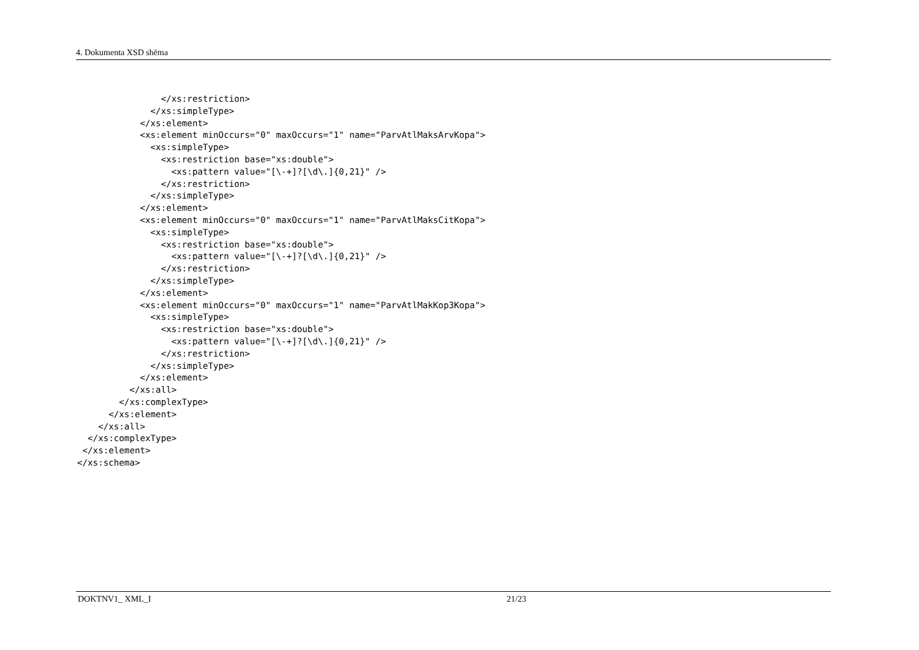4. Dokumenta XSD shēma
                </xs:restriction>
              </xs:simpleType>
            </xs:element>
            <xs:element minOccurs="0" maxOccurs="1" name="ParvAtlMaksArvKopa">
              <xs:simpleType>
                <xs:restriction base="xs:double">
                  <xs:pattern value="[\-+]?[\d\.]{0,21}" />
                </xs:restriction>
              </xs:simpleType>
            </xs:element>
            <xs:element minOccurs="0" maxOccurs="1" name="ParvAtlMaksCitKopa">
              <xs:simpleType>
                <xs:restriction base="xs:double">
                  <xs:pattern value="[\-+]?[\d\.]{0,21}" />
                </xs:restriction>
              </xs:simpleType>
            </xs:element>
            <xs:element minOccurs="0" maxOccurs="1" name="ParvAtlMakKop3Kopa">
              <xs:simpleType>
                <xs:restriction base="xs:double">
                  <xs:pattern value="[\-+]?[\d\.]{0,21}" />
                </xs:restriction>
              </xs:simpleType>
            </xs:element>
          </xs:all>
        </xs:complexType>
      </xs:element>
    </xs:all>
  </xs:complexType>
 </xs:element>
</xs:schema>
DOKTNV1_ XML_I 21/23